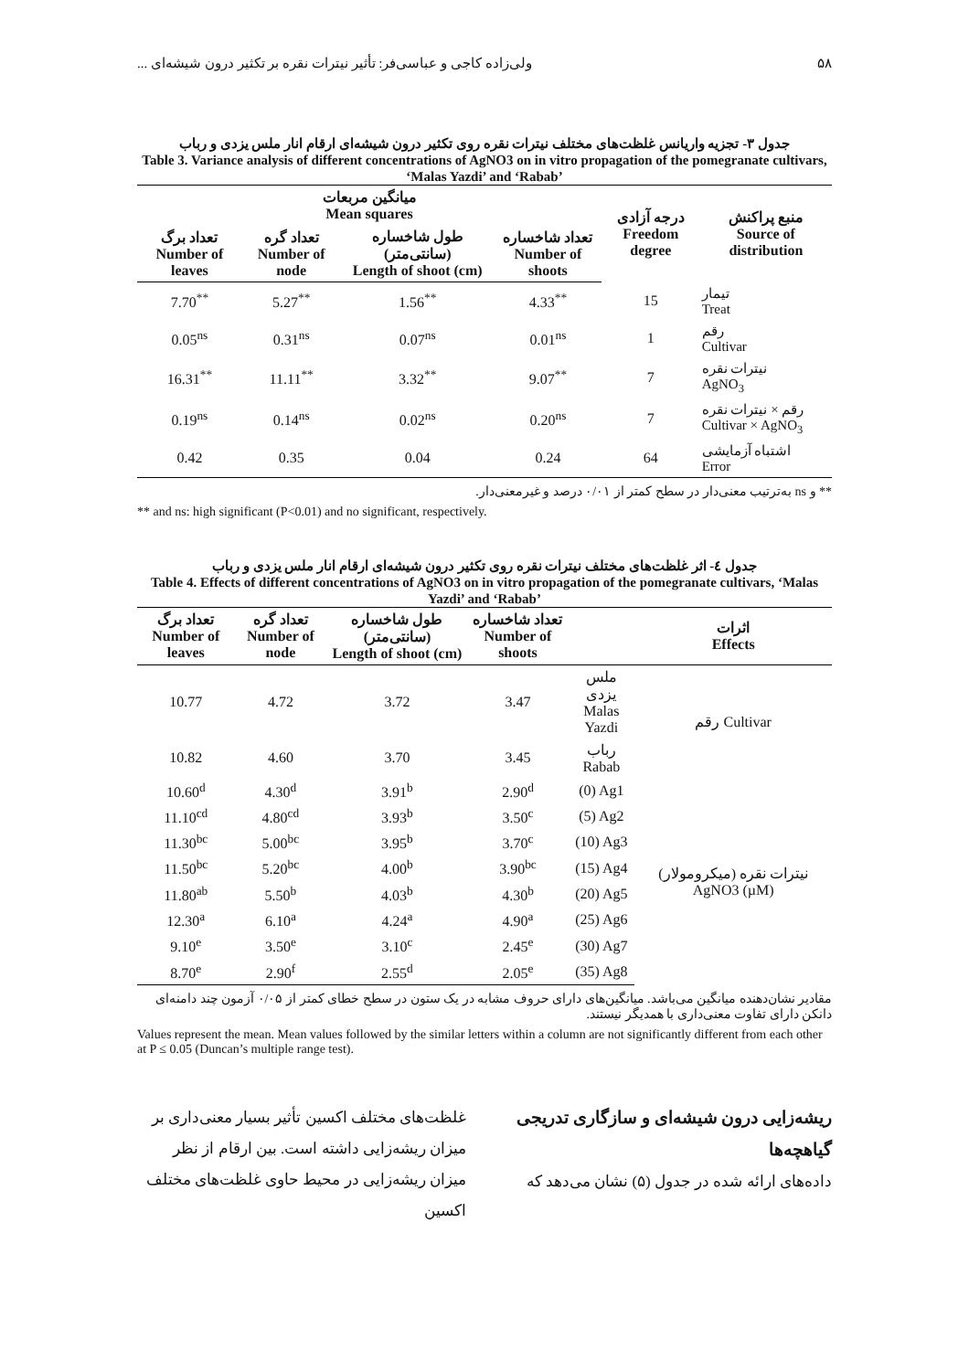۵۸ ولی‌زاده کاجی و عباسی‌فر: تأثیر نیترات نقره بر تکثیر درون شیشه‌ای ...
جدول ۳- تجزیه واریانس غلظت‌های مختلف نیترات نقره روی تکثیر درون شیشه‌ای ارقام انار ملس یزدی و رباب
Table 3. Variance analysis of different concentrations of AgNO3 on in vitro propagation of the pomegranate cultivars, ‘Malas Yazdi’ and ‘Rabab’
| میانگین مربعات Mean squares | | | | درجه آزادی Freedom degree | منبع پراکنش Source of distribution |
| --- | --- | --- | --- | --- | --- |
| تعداد برگ Number of leaves | تعداد گره Number of node | طول شاخساره (سانتی‌متر) Length of shoot (cm) | تعداد شاخساره Number of shoots | | |
| 7.70<sup>**</sup> | 5.27<sup>**</sup> | 1.56<sup>**</sup> | 4.33<sup>**</sup> | 15 | تیمار Treat |
| 0.05<sup>ns</sup> | 0.31<sup>ns</sup> | 0.07<sup>ns</sup> | 0.01<sup>ns</sup> | 1 | رقم Cultivar |
| 16.31<sup>**</sup> | 11.11<sup>**</sup> | 3.32<sup>**</sup> | 9.07<sup>**</sup> | 7 | نیترات نقره AgNO<sub>3</sub> |
| 0.19<sup>ns</sup> | 0.14<sup>ns</sup> | 0.02<sup>ns</sup> | 0.20<sup>ns</sup> | 7 | رقم × نیترات نقره Cultivar × AgNO<sub>3</sub> |
| 0.42 | 0.35 | 0.04 | 0.24 | 64 | اشتباه آزمایشی Error |
** و ns به‌ترتیب معنی‌دار در سطح کمتر از ۰/۰۱ درصد و غیرمعنی‌دار.
** and ns: high significant (P<0.01) and no significant, respectively.
جدول ٤- اثر غلظت‌های مختلف نیترات نقره روی تکثیر درون شیشه‌ای ارقام انار ملس یزدی و رباب
Table 4. Effects of different concentrations of AgNO3 on in vitro propagation of the pomegranate cultivars, ‘Malas Yazdi’ and ‘Rabab’
| تعداد برگ Number of leaves | تعداد گره Number of node | طول شاخساره (سانتی‌متر) Length of shoot (cm) | تعداد شاخساره Number of shoots | | اثرات Effects |
| --- | --- | --- | --- | --- | --- |
| 10.77 | 4.72 | 3.72 | 3.47 | ملس یزدی Malas Yazdi | رقم Cultivar |
| 10.82 | 4.60 | 3.70 | 3.45 | رباب Rabab | |
| 10.60<sup>d</sup> | 4.30<sup>d</sup> | 3.91<sup>b</sup> | 2.90<sup>d</sup> | (0) Ag1 | نیترات نقره (میکرومولار) AgNO3 (µM) |
| 11.10<sup>cd</sup> | 4.80<sup>cd</sup> | 3.93<sup>b</sup> | 3.50<sup>c</sup> | (5) Ag2 | |
| 11.30<sup>bc</sup> | 5.00<sup>bc</sup> | 3.95<sup>b</sup> | 3.70<sup>c</sup> | (10) Ag3 | |
| 11.50<sup>bc</sup> | 5.20<sup>bc</sup> | 4.00<sup>b</sup> | 3.90<sup>bc</sup> | (15) Ag4 | |
| 11.80<sup>ab</sup> | 5.50<sup>b</sup> | 4.03<sup>b</sup> | 4.30<sup>b</sup> | (20) Ag5 | |
| 12.30<sup>a</sup> | 6.10<sup>a</sup> | 4.24<sup>a</sup> | 4.90<sup>a</sup> | (25) Ag6 | |
| 9.10<sup>e</sup> | 3.50<sup>e</sup> | 3.10<sup>c</sup> | 2.45<sup>e</sup> | (30) Ag7 | |
| 8.70<sup>e</sup> | 2.90<sup>f</sup> | 2.55<sup>d</sup> | 2.05<sup>e</sup> | (35) Ag8 | |
مقادیر نشان‌دهنده میانگین می‌باشد. میانگین‌های دارای حروف مشابه در یک ستون در سطح خطای کمتر از ۰/۰۵ آزمون چند دامنه‌ای دانکن دارای تفاوت معنی‌داری با همدیگر نیستند.
Values represent the mean. Mean values followed by the similar letters within a column are not significantly different from each other at P ≤ 0.05 (Duncan’s multiple range test).
ریشه‌زایی درون شیشه‌ای و سازگاری تدریجی گیاهچه‌ها
داده‌های ارائه شده در جدول (۵) نشان می‌دهد که
غلظت‌های مختلف اکسین تأثیر بسیار معنی‌داری بر میزان ریشه‌زایی داشته است. بین ارقام از نظر میزان ریشه‌زایی در محیط حاوی غلظت‌های مختلف اکسین